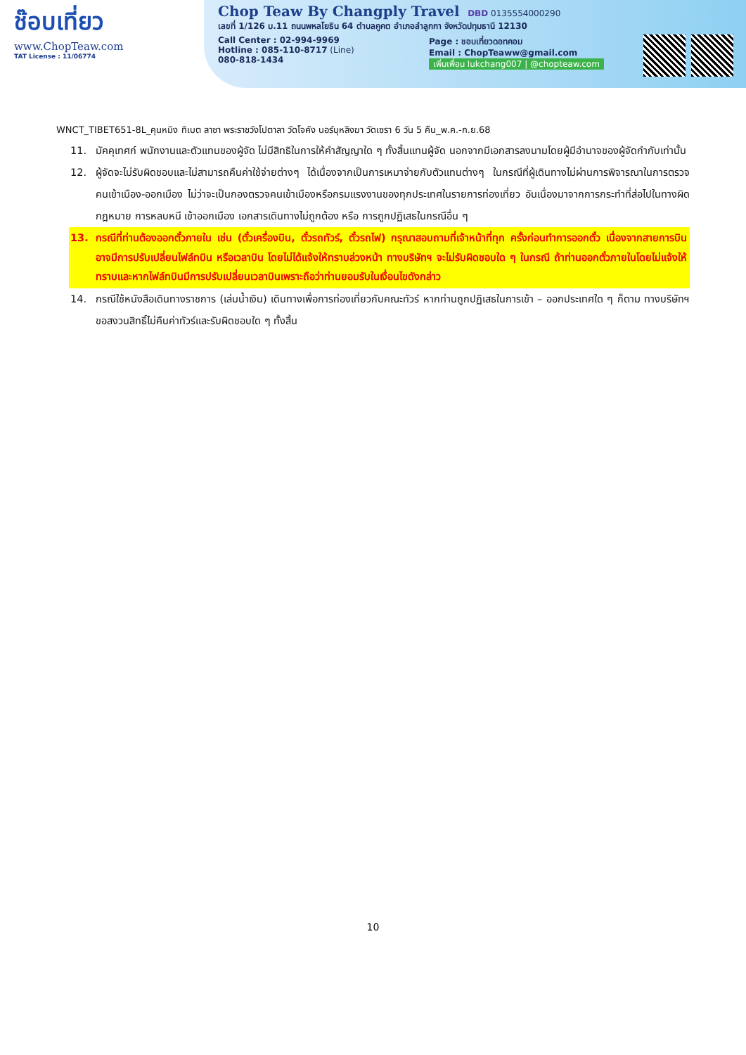ช๊อบเที่ยว
www.ChopTeaw.com
TAT License : 11/06774
Chop Teaw By Changply Travel DBD 0135554000290
เลขที่ 1/126 ม.11 ถนนพหลโยธิน 64 ตำบลคูคต อำเภอลำลูกกา จังหวัดปทุมธานี 12130
Call Center : 02-994-9969
Hotline : 085-110-8717 (Line)
080-818-1434
Page : ชอบเที่ยวดอทคอม
Email : ChopTeaww@gmail.com
เพิ่มเพื่อน lukchang007 | @chopteaw.com
WNCT_TIBET651-8L_คุนหมิง ทิเบต ลาซา พระราชวังโปตาลา วัดโจคัง นอร์บุหลิงฆา วัดเซรา 6 วัน 5 คืน_พ.ค.-ก.ย.68
11. มัคคุเทศก์ พนักงานและตัวแทนของผู้จัด ไม่มีสิทธิในการให้คำสัญญาใด ๆ ทั้งสิ้นแทนผู้จัด นอกจากมีเอกสารลงนามโดยผู้มีอำนาจของผู้จัดกำกับเท่านั้น
12. ผู้จัดจะไม่รับผิดชอบและไม่สามารถคืนค่าใช้จ่ายต่างๆ ได้เนื่องจากเป็นการเหมาจ่ายกับตัวแทนต่างๆ ในกรณีที่ผู้เดินทางไม่ผ่านการพิจารณาในการตรวจคนเข้าเมือง-ออกเมือง ไม่ว่าจะเป็นกองตรวจคนเข้าเมืองหรือกรมแรงงานของทุกประเทศในรายการท่องเที่ยว อันเนื่องมาจากการกระทำที่ส่อไปในทางผิดกฎหมาย การหลบหนี เข้าออกเมือง เอกสารเดินทางไม่ถูกต้อง หรือ การถูกปฏิเสธในกรณีอื่น ๆ
13. กรณีที่ท่านต้องออกตั๋วภายใน เช่น (ตั๋วเครื่องบิน, ตั๋วรถทัวร์, ตั๋วรถไฟ) กรุณาสอบถามที่เจ้าหน้าที่ทุก ครั้งก่อนทำการออกตั๋ว เนื่องจากสายการบินอาจมีการปรับเปลี่ยนไฟล์ทบิน หรือเวลาบิน โดยไม่ได้แจ้งให้ทราบล่วงหน้า ทางบริษัทฯ จะไม่รับผิดชอบใด ๆ ในกรณี ถ้าท่านออกตั๋วภายในโดยไม่แจ้งให้ทราบและหากไฟล์ทบินมีการปรับเปลี่ยนเวลาบินเพราะถือว่าท่านยอมรับในเงื่อนไขดังกล่าว
14. กรณีใช้หนังสือเดินทางราชการ (เล่มน้ำเงิน) เดินทางเพื่อการท่องเที่ยวกับคณะทัวร์ หากท่านถูกปฏิเสธในการเข้า – ออกประเทศใด ๆ ก็ตาม ทางบริษัทฯ ขอสงวนสิทธิ์ไม่คืนค่าทัวร์และรับผิดชอบใด ๆ ทั้งสิ้น
10